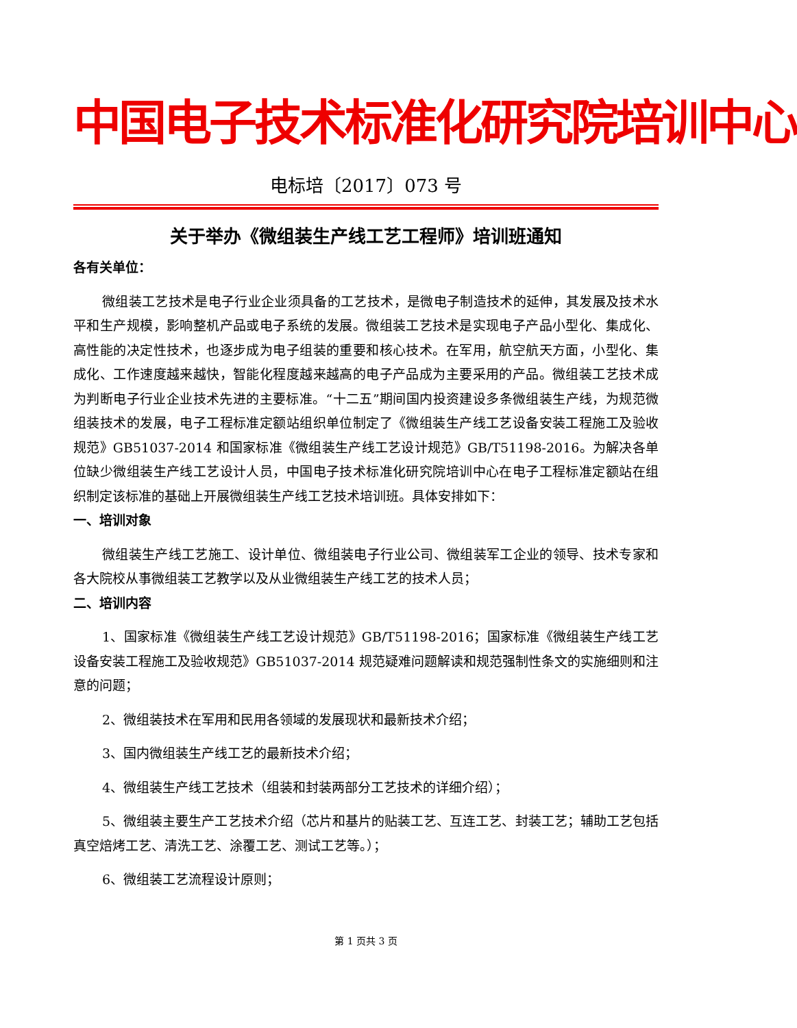中国电子技术标准化研究院培训中心
电标培〔2017〕073 号
关于举办《微组装生产线工艺工程师》培训班通知
各有关单位：
微组装工艺技术是电子行业企业须具备的工艺技术，是微电子制造技术的延伸，其发展及技术水平和生产规模，影响整机产品或电子系统的发展。微组装工艺技术是实现电子产品小型化、集成化、高性能的决定性技术，也逐步成为电子组装的重要和核心技术。在军用，航空航天方面，小型化、集成化、工作速度越来越快，智能化程度越来越高的电子产品成为主要采用的产品。微组装工艺技术成为判断电子行业企业技术先进的主要标准。“十二五”期间国内投资建设多条微组装生产线，为规范微组装技术的发展，电子工程标准定额站组织单位制定了《微组装生产线工艺设备安装工程施工及验收规范》GB51037-2014 和国家标准《微组装生产线工艺设计规范》GB/T51198-2016。为解决各单位缺少微组装生产线工艺设计人员，中国电子技术标准化研究院培训中心在电子工程标准定额站在组织制定该标准的基础上开展微组装生产线工艺技术培训班。具体安排如下：
一、培训对象
微组装生产线工艺施工、设计单位、微组装电子行业公司、微组装军工企业的领导、技术专家和各大院校从事微组装工艺教学以及从业微组装生产线工艺的技术人员；
二、培训内容
1、国家标准《微组装生产线工艺设计规范》GB/T51198-2016；国家标准《微组装生产线工艺设备安装工程施工及验收规范》GB51037-2014 规范疑难问题解读和规范强制性条文的实施细则和注意的问题；
2、微组装技术在军用和民用各领域的发展现状和最新技术介绍；
3、国内微组装生产线工艺的最新技术介绍；
4、微组装生产线工艺技术（组装和封装两部分工艺技术的详细介绍）；
5、微组装主要生产工艺技术介绍（芯片和基片的贴装工艺、互连工艺、封装工艺；辅助工艺包括真空焙烤工艺、清洗工艺、涂覆工艺、测试工艺等。）；
6、微组装工艺流程设计原则；
第 1 页共 3 页